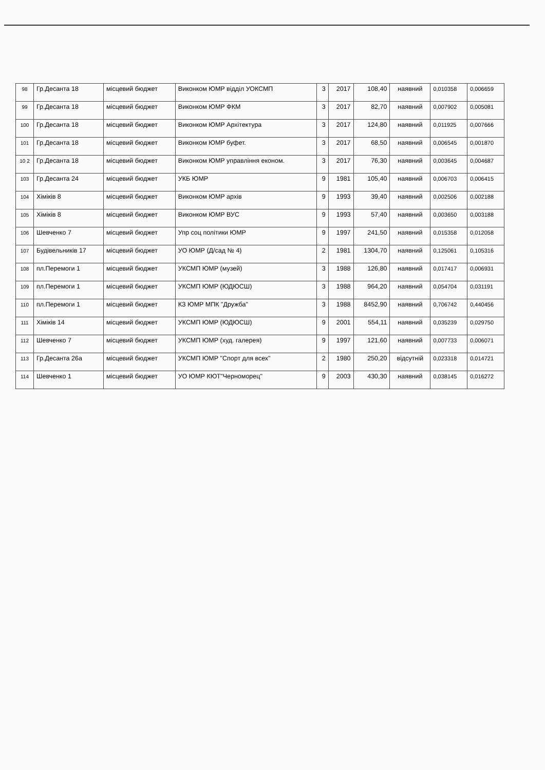| 98 | Гр.Десанта 18 | місцевий бюджет | Виконком ЮМР відділ УОКСМП | 3 | 2017 | 108,40 | наявний | 0,010358 | 0,006659 |
| 99 | Гр.Десанта 18 | місцевий бюджет | Виконком ЮМР ФКМ | 3 | 2017 | 82,70 | наявний | 0,007902 | 0,005081 |
| 100 | Гр.Десанта 18 | місцевий бюджет | Виконком ЮМР Архітектура | 3 | 2017 | 124,80 | наявний | 0,011925 | 0,007666 |
| 101 | Гр.Десанта 18 | місцевий бюджет | Виконком ЮМР буфет. | 3 | 2017 | 68,50 | наявний | 0,006545 | 0,001870 |
| 10 2 | Гр.Десанта 18 | місцевий бюджет | Виконком ЮМР управління економ. | 3 | 2017 | 76,30 | наявний | 0,003645 | 0,004687 |
| 103 | Гр.Десанта 24 | місцевий бюджет | УКБ ЮМР | 9 | 1981 | 105,40 | наявний | 0,006703 | 0,006415 |
| 104 | Хіміків 8 | місцевий бюджет | Виконком ЮМР архів | 9 | 1993 | 39,40 | наявний | 0,002506 | 0,002188 |
| 105 | Хіміків 8 | місцевий бюджет | Виконком ЮМР ВУС | 9 | 1993 | 57,40 | наявний | 0,003650 | 0,003188 |
| 106 | Шевченко 7 | місцевий бюджет | Упр соц політики ЮМР | 9 | 1997 | 241,50 | наявний | 0,015358 | 0,012058 |
| 107 | Будівельників 17 | місцевий бюджет | УО ЮМР (Д/сад № 4) | 2 | 1981 | 1304,70 | наявний | 0,125061 | 0,105316 |
| 108 | пл.Перемоги 1 | місцевий бюджет | УКСМП ЮМР (музей) | 3 | 1988 | 126,80 | наявний | 0,017417 | 0,006931 |
| 109 | пл.Перемоги 1 | місцевий бюджет | УКСМП ЮМР (ЮДЮСШ) | 3 | 1988 | 964,20 | наявний | 0,054704 | 0,031191 |
| 110 | пл.Перемоги 1 | місцевий бюджет | КЗ ЮМР МПК "Дружба" | 3 | 1988 | 8452,90 | наявний | 0,706742 | 0,440456 |
| 111 | Хіміків 14 | місцевий бюджет | УКСМП ЮМР (ЮДЮСШ) | 9 | 2001 | 554,11 | наявний | 0,035239 | 0,029750 |
| 112 | Шевченко 7 | місцевий бюджет | УКСМП ЮМР (худ. галерея) | 9 | 1997 | 121,60 | наявний | 0,007733 | 0,006071 |
| 113 | Гр.Десанта 26а | місцевий бюджет | УКСМП ЮМР "Спорт для всех" | 2 | 1980 | 250,20 | відсутній | 0,023318 | 0,014721 |
| 114 | Шевченко 1 | місцевий бюджет | УО ЮМР КЮТ"Черноморец" | 9 | 2003 | 430,30 | наявний | 0,038145 | 0,016272 |